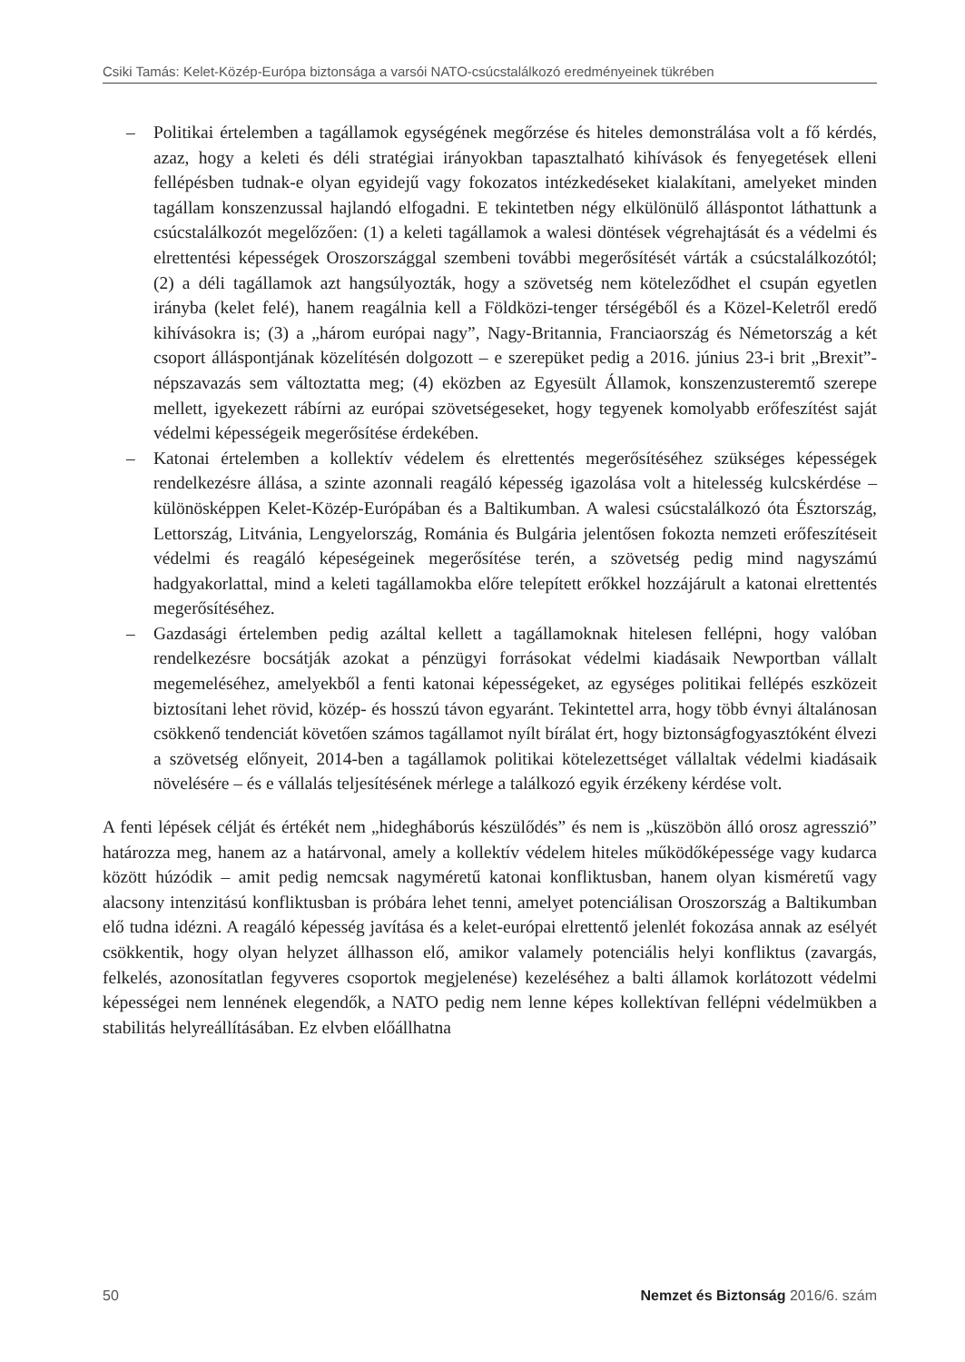Csiki Tamás: Kelet-Közép-Európa biztonsága a varsói NATO-csúcstalálkozó eredményeinek tükrében
– Politikai értelemben a tagállamok egységének megőrzése és hiteles demonstrálása volt a fő kérdés, azaz, hogy a keleti és déli stratégiai irányokban tapasztalható kihívások és fenyegetések elleni fellépésben tudnak-e olyan egyidejű vagy fokozatos intézkedéseket kialakítani, amelyeket minden tagállam konszenzussal hajlandó elfogadni. E tekintetben négy elkülönülő álláspontot láthattunk a csúcstalálkozót megelőzően: (1) a keleti tagállamok a walesi döntések végrehajtását és a védelmi és elrettentési képességek Oroszországgal szembeni további megerősítését várták a csúcstalálkozótól; (2) a déli tagállamok azt hangsúlyozták, hogy a szövetség nem köteleződhet el csupán egyetlen irányba (kelet felé), hanem reagálnia kell a Földközi-tenger térségéből és a Közel-Keletről eredő kihívásokra is; (3) a „három európai nagy”, Nagy-Britannia, Franciaország és Németország a két csoport álláspontjának közelítésén dolgozott – e szerepüket pedig a 2016. június 23-i brit „Brexit”-népszavazás sem változtatta meg; (4) eközben az Egyesült Államok, konszenzusteremtő szerepe mellett, igyekezett rábírni az európai szövetségeseket, hogy tegyenek komolyabb erőfeszítést saját védelmi képességeik megerősítése érdekében.
– Katonai értelemben a kollektív védelem és elrettentés megerősítéséhez szükséges képességek rendelkezésre állása, a szinte azonnali reagáló képesség igazolása volt a hitelesség kulcskérdése – különösképpen Kelet-Közép-Európában és a Baltikumban. A walesi csúcstalálkozó óta Észtország, Lettország, Litvánia, Lengyelország, Románia és Bulgária jelentősen fokozta nemzeti erőfeszítéseit védelmi és reagáló képeségeinek megerősítése terén, a szövetség pedig mind nagyszámú hadgyakorlattal, mind a keleti tagállamokba előre telepített erőkkel hozzájárult a katonai elrettentés megerősítéséhez.
– Gazdasági értelemben pedig azáltal kellett a tagállamoknak hitelesen fellépni, hogy valóban rendelkezésre bocsátják azokat a pénzügyi forrásokat védelmi kiadásaik Newportban vállalt megemeléséhez, amelyekből a fenti katonai képességeket, az egységes politikai fellépés eszközeit biztosítani lehet rövid, közép- és hosszú távon egyaránt. Tekintettel arra, hogy több évnyi általánosan csökkenő tendenciát követően számos tagállamot nyílt bírálat ért, hogy biztonságfogyasztóként élvezi a szövetség előnyeit, 2014-ben a tagállamok politikai kötelezettséget vállaltak védelmi kiadásaik növelésére – és e vállalás teljesítésének mérlege a találkozó egyik érzékeny kérdése volt.
A fenti lépések célját és értékét nem „hidegháborús készülődés” és nem is „küszöbön álló orosz agresszió” határozza meg, hanem az a határvonal, amely a kollektív védelem hiteles működőképessége vagy kudarca között húzódik – amit pedig nemcsak nagyméretű katonai konfliktusban, hanem olyan kisméretű vagy alacsony intenzitású konfliktusban is próbára lehet tenni, amelyet potenciálisan Oroszország a Baltikumban elő tudna idézni. A reagáló képesség javítása és a kelet-európai elrettentő jelenlét fokozása annak az esélyét csökkentik, hogy olyan helyzet állhasson elő, amikor valamely potenciális helyi konfliktus (zavargás, felkelés, azonosítatlan fegyveres csoportok megjelenése) kezeléséhez a balti államok korlátozott védelmi képességei nem lennének elegendők, a NATO pedig nem lenne képes kollektívan fellépni védelmükben a stabilitás helyreállításában. Ez elvben előállhatna
50 Nemzet és Biztonság 2016/6. szám